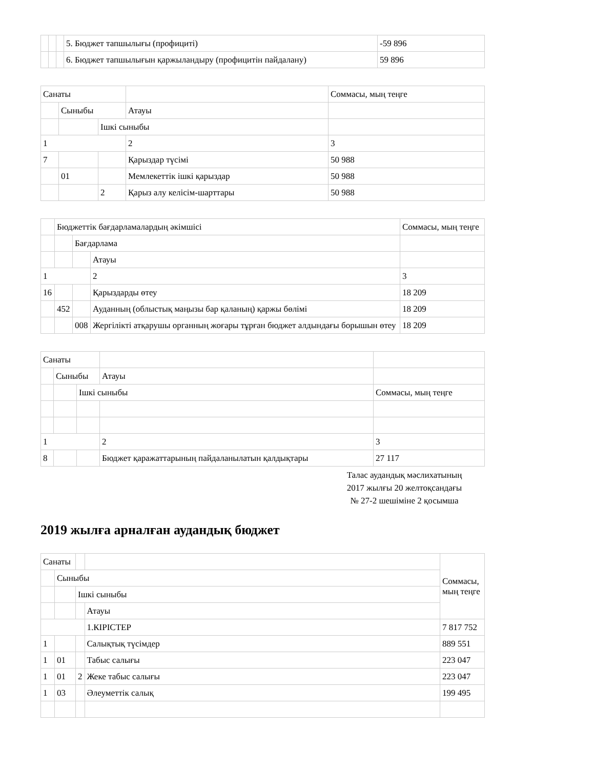| | | | 5. Бюджет тапшылығы (профициті) | -59 896 |
| | | | 6. Бюджет тапшылығын қаржыландыру (профицитін пайдалану) | 59 896 |
| Санаты | | | | Соммасы, мың теңге |
| | Сыныбы | | Атауы | |
| | | Ішкі сыныбы | | |
| 1 | | | 2 | 3 |
| 7 | | | Қарыздар түсімі | 50 988 |
| | 01 | | Мемлекеттік ішкі қарыздар | 50 988 |
| | | 2 | Қарыз алу келісім-шарттары | 50 988 |
| | Бюджеттік бағдарламалардың әкімшісі | | | Соммасы, мың теңге |
| | | Бағдарлама | | |
| | | | Атауы | |
| 1 | | | 2 | 3 |
| 16 | | | Қарыздарды өтеу | 18 209 |
| | 452 | | Ауданның (облыстық маңызы бар қаланың) қаржы бөлімі | 18 209 |
| | | 008 | Жергілікті атқарушы органның жоғары тұрған бюджет алдындағы борышын өтеу | 18 209 |
| Санаты | | | | |
| | Сыныбы | | Атауы | |
| | | Ішкі сыныбы | | Соммасы, мың теңге |
| 1 | | | 2 | 3 |
| 8 | | | Бюджет қаражаттарының пайдаланылатын қалдықтары | 27 117 |
Талас аудандық мәслихатының
2017 жылғы 20 желтоқсандағы
№ 27-2 шешіміне 2 қосымша
2019 жылға арналған аудандық бюджет
| Санаты | | | | Соммасы, мың теңге |
| | Сыныбы | | | |
| | | Ішкі сыныбы | | |
| | | | Атауы | |
| | | | 1.КІРІСТЕР | 7 817 752 |
| 1 | | | Салықтық түсімдер | 889 551 |
| 1 | 01 | | Табыс салығы | 223 047 |
| 1 | 01 | 2 | Жеке табыс салығы | 223 047 |
| 1 | 03 | | Әлеуметтік салық | 199 495 |